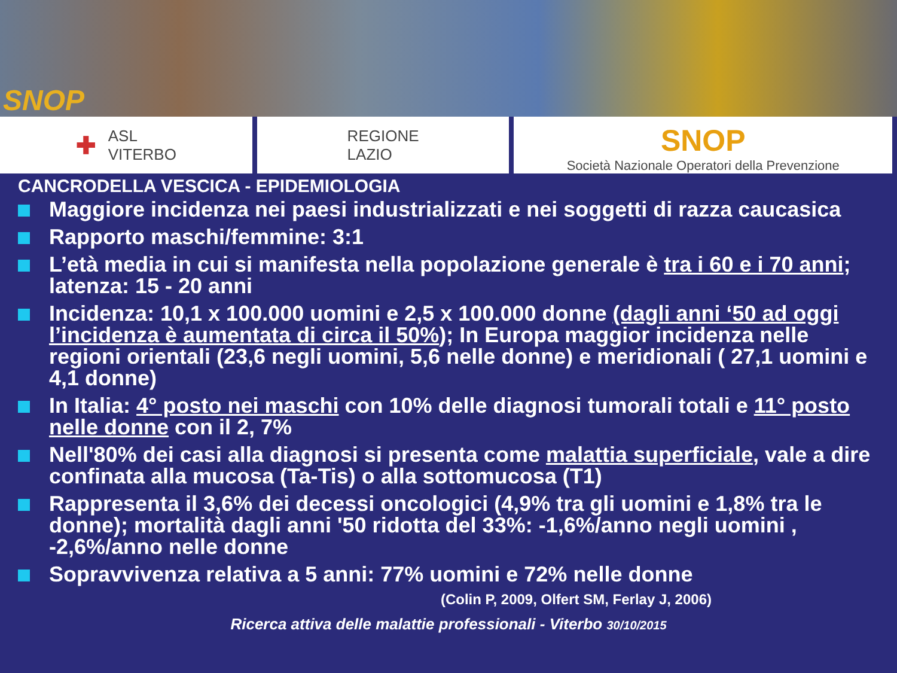SNOP
✚ ASL
VITERBO
REGIONE
LAZIO
SNOP
Società Nazionale Operatori della Prevenzione
CANCRODELLA VESCICA - EPIDEMIOLOGIA
Maggiore incidenza nei paesi industrializzati e nei soggetti di razza caucasica
Rapporto maschi/femmine: 3:1
L’età media in cui si manifesta nella popolazione generale è tra i 60 e i 70 anni; latenza: 15 - 20 anni
Incidenza: 10,1 x 100.000 uomini e 2,5 x 100.000 donne (dagli anni ‘50 ad oggi l’incidenza è aumentata di circa il 50%); In Europa maggior incidenza nelle regioni orientali (23,6 negli uomini, 5,6 nelle donne) e meridionali ( 27,1 uomini e 4,1 donne)
In Italia: 4° posto nei maschi con 10% delle diagnosi tumorali totali e 11° posto nelle donne con il 2, 7%
Nell'80% dei casi alla diagnosi si presenta come malattia superficiale, vale a dire confinata alla mucosa (Ta-Tis) o alla sottomucosa (T1)
Rappresenta il 3,6% dei decessi oncologici (4,9% tra gli uomini e 1,8% tra le donne); mortalità dagli anni '50 ridotta del 33%: -1,6%/anno negli uomini , -2,6%/anno nelle donne
Sopravvivenza relativa a 5 anni: 77% uomini e 72% nelle donne
(Colin P, 2009, Olfert SM, Ferlay J, 2006)
Ricerca attiva delle malattie professionali - Viterbo 30/10/2015